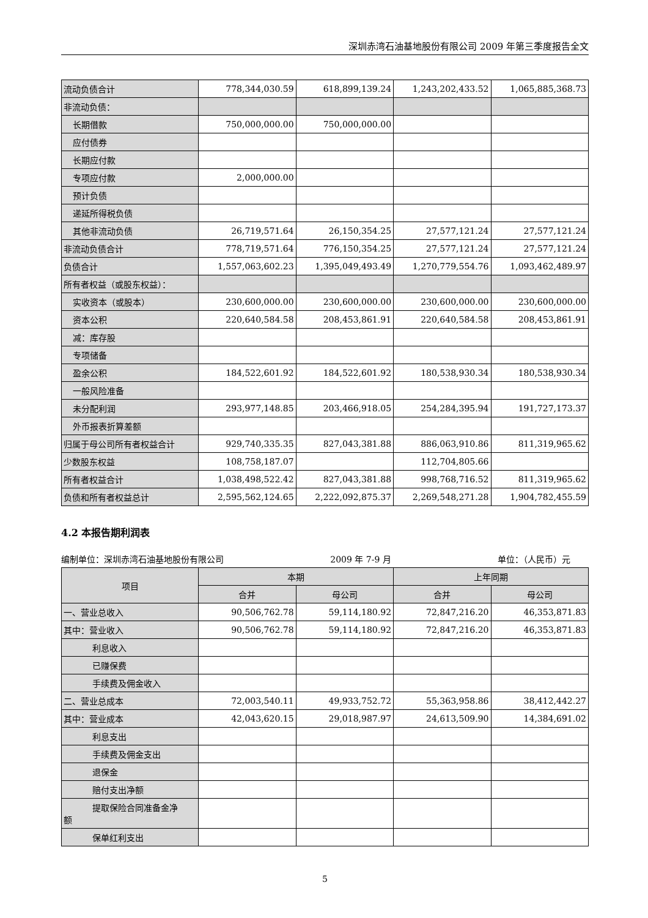深圳赤湾石油基地股份有限公司 2009 年第三季度报告全文
| 流动负债合计 | 778,344,030.59 | 618,899,139.24 | 1,243,202,433.52 | 1,065,885,368.73 |
| 非流动负债： | | | | |
| 长期借款 | 750,000,000.00 | 750,000,000.00 | | |
| 应付债券 | | | | |
| 长期应付款 | | | | |
| 专项应付款 | 2,000,000.00 | | | |
| 预计负债 | | | | |
| 递延所得税负债 | | | | |
| 其他非流动负债 | 26,719,571.64 | 26,150,354.25 | 27,577,121.24 | 27,577,121.24 |
| 非流动负债合计 | 778,719,571.64 | 776,150,354.25 | 27,577,121.24 | 27,577,121.24 |
| 负债合计 | 1,557,063,602.23 | 1,395,049,493.49 | 1,270,779,554.76 | 1,093,462,489.97 |
| 所有者权益（或股东权益）： | | | | |
| 实收资本（或股本） | 230,600,000.00 | 230,600,000.00 | 230,600,000.00 | 230,600,000.00 |
| 资本公积 | 220,640,584.58 | 208,453,861.91 | 220,640,584.58 | 208,453,861.91 |
| 减：库存股 | | | | |
| 专项储备 | | | | |
| 盈余公积 | 184,522,601.92 | 184,522,601.92 | 180,538,930.34 | 180,538,930.34 |
| 一般风险准备 | | | | |
| 未分配利润 | 293,977,148.85 | 203,466,918.05 | 254,284,395.94 | 191,727,173.37 |
| 外币报表折算差额 | | | | |
| 归属于母公司所有者权益合计 | 929,740,335.35 | 827,043,381.88 | 886,063,910.86 | 811,319,965.62 |
| 少数股东权益 | 108,758,187.07 | | 112,704,805.66 | |
| 所有者权益合计 | 1,038,498,522.42 | 827,043,381.88 | 998,768,716.52 | 811,319,965.62 |
| 负债和所有者权益总计 | 2,595,562,124.65 | 2,222,092,875.37 | 2,269,548,271.28 | 1,904,782,455.59 |
4.2 本报告期利润表
编制单位：深圳赤湾石油基地股份有限公司 2009 年 7-9 月 单位：（人民币）元
| 项目 | 本期 | | 上年同期 | |
| --- | --- | --- | --- | --- |
| | 合并 | 母公司 | 合并 | 母公司 |
| 一、营业总收入 | 90,506,762.78 | 59,114,180.92 | 72,847,216.20 | 46,353,871.83 |
| 其中：营业收入 | 90,506,762.78 | 59,114,180.92 | 72,847,216.20 | 46,353,871.83 |
| 利息收入 | | | | |
| 已赚保费 | | | | |
| 手续费及佣金收入 | | | | |
| 二、营业总成本 | 72,003,540.11 | 49,933,752.72 | 55,363,958.86 | 38,412,442.27 |
| 其中：营业成本 | 42,043,620.15 | 29,018,987.97 | 24,613,509.90 | 14,384,691.02 |
| 利息支出 | | | | |
| 手续费及佣金支出 | | | | |
| 退保金 | | | | |
| 赔付支出净额 | | | | |
| 提取保险合同准备金净 额 | | | | |
| 保单红利支出 | | | | |
5